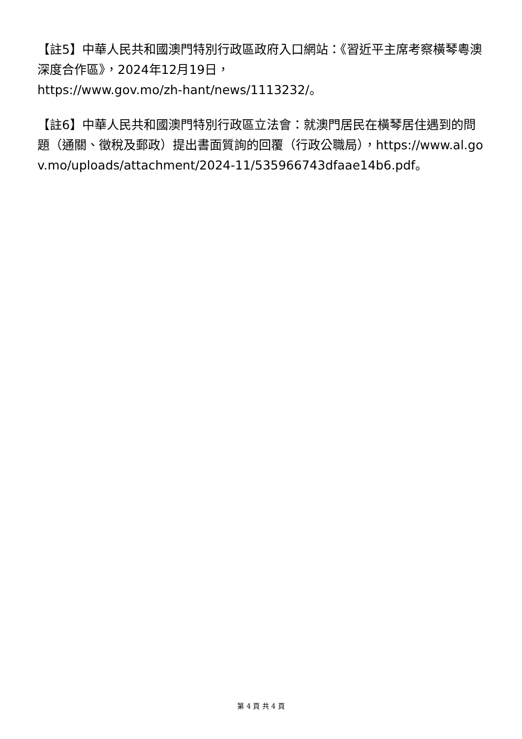【註5】中華人民共和國澳門特別行政區政府入口網站：《習近平主席考察橫琴粵澳深度合作區》，2024年12月19日，
https://www.gov.mo/zh-hant/news/1113232/。
【註6】中華人民共和國澳門特別行政區立法會：就澳門居民在橫琴居住遇到的問題（通關、徵稅及郵政）提出書面質詢的回覆（行政公職局），https://www.al.gov.mo/uploads/attachment/2024-11/535966743dfaae14b6.pdf。
第 4 頁 共 4 頁